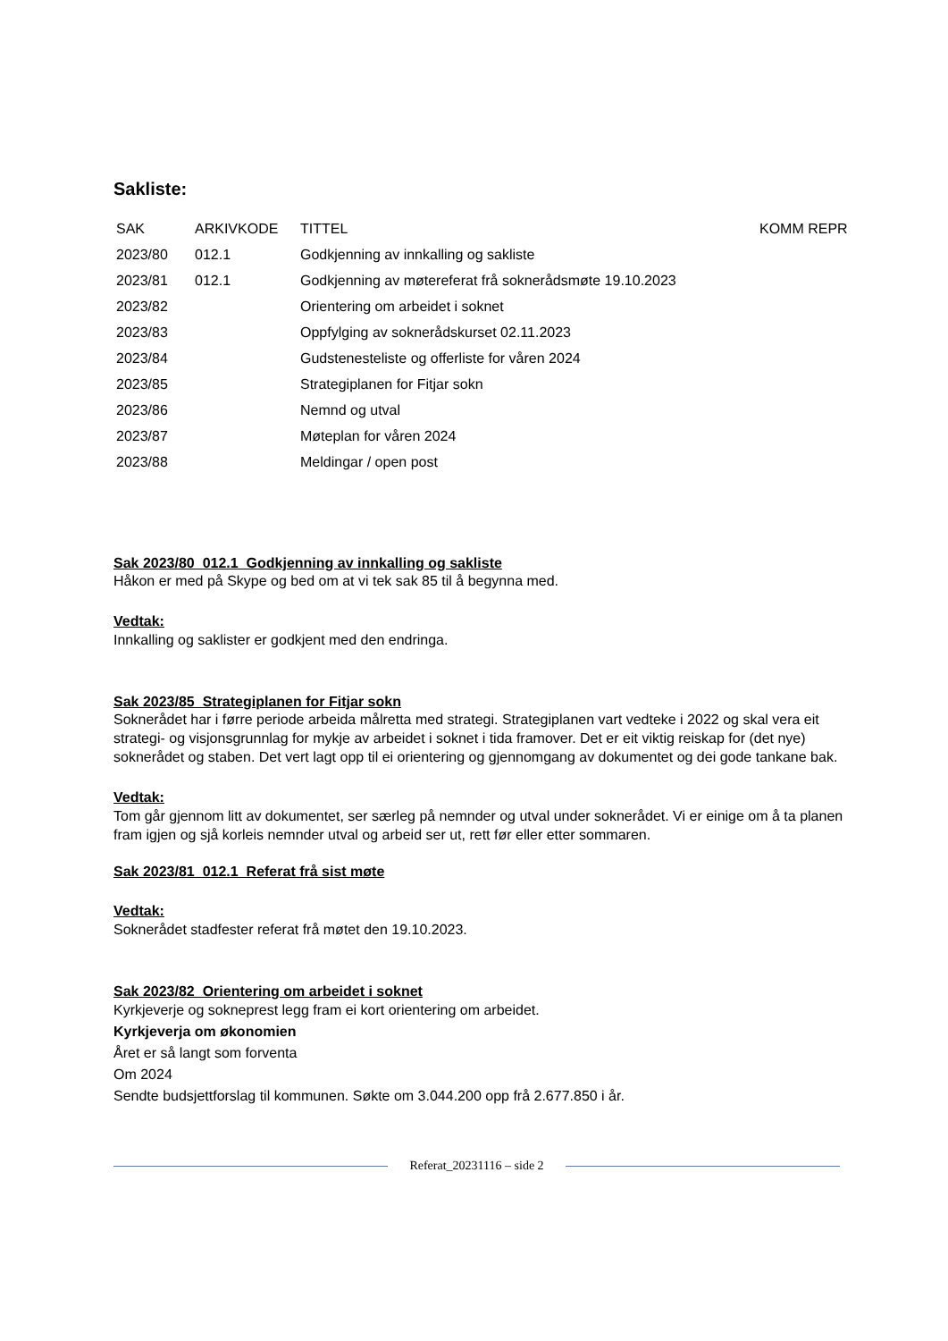Sakliste:
| SAK | ARKIVKODE | TITTEL | KOMM REPR |
| --- | --- | --- | --- |
| 2023/80 | 012.1 | Godkjenning av innkalling og sakliste | |
| 2023/81 | 012.1 | Godkjenning av møtereferat frå soknerådsmøte 19.10.2023 | |
| 2023/82 | | Orientering om arbeidet i soknet | |
| 2023/83 | | Oppfylging av soknerådskurset 02.11.2023 | |
| 2023/84 | | Gudstenesteliste og offerliste for våren 2024 | |
| 2023/85 | | Strategiplanen for Fitjar sokn | |
| 2023/86 | | Nemnd og utval | |
| 2023/87 | | Møteplan for våren 2024 | |
| 2023/88 | | Meldingar / open post | |
Sak 2023/80 012.1 Godkjenning av innkalling og sakliste
Håkon er med på Skype og bed om at vi tek sak 85 til å begynna med.
Vedtak:
Innkalling og saklister er godkjent med den endringa.
Sak 2023/85 Strategiplanen for Fitjar sokn
Soknerådet har i førre periode arbeida målretta med strategi. Strategiplanen vart vedteke i 2022 og skal vera eit strategi- og visjonsgrunnlag for mykje av arbeidet i soknet i tida framover. Det er eit viktig reiskap for (det nye) soknerådet og staben. Det vert lagt opp til ei orientering og gjennomgang av dokumentet og dei gode tankane bak.
Vedtak:
Tom går gjennom litt av dokumentet, ser særleg på nemnder og utval under soknerådet. Vi er einige om å ta planen fram igjen og sjå korleis nemnder utval og arbeid ser ut, rett før eller etter sommaren.
Sak 2023/81 012.1 Referat frå sist møte
Vedtak:
Soknerådet stadfester referat frå møtet den 19.10.2023.
Sak 2023/82 Orientering om arbeidet i soknet
Kyrkjeverje og sokneprest legg fram ei kort orientering om arbeidet.
Kyrkjeverja om økonomien
Året er så langt som forventa
Om 2024
Sendte budsjettforslag til kommunen. Søkte om 3.044.200 opp frå 2.677.850 i år.
Referat_20231116 – side 2